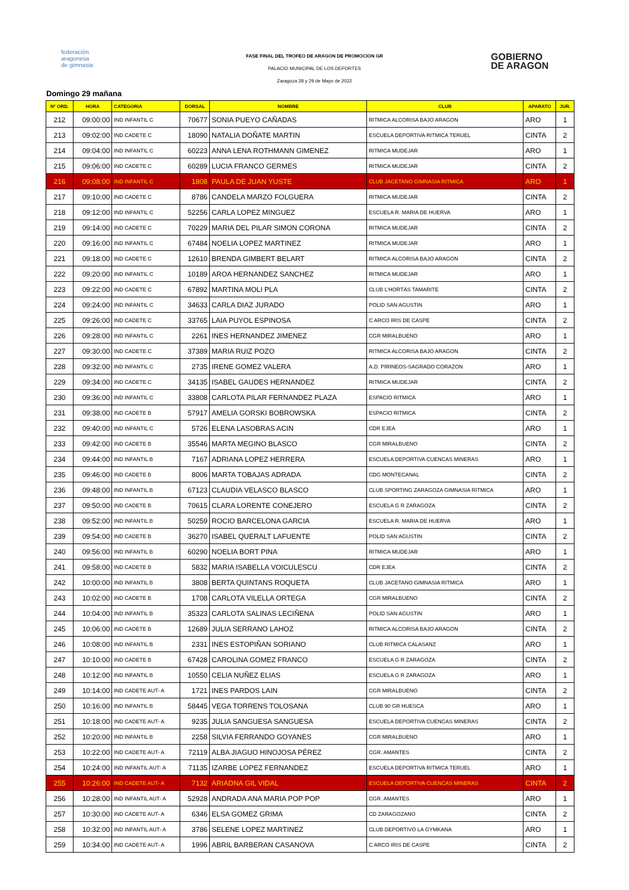federación
aragonesa
de gimnasia
FASE FINAL DEL TROFEO DE ARAGON DE PROMOCION GR
PALACIO MUNICIPAL DE LOS DEPORTES
Zaragoza 28 y 29 de Mayo de 2022
GOBIERNO
DE ARAGON
Domingo 29 mañana
| Nº ORD. | HORA | CATEGORIA | DORSAL | NOMBRE | CLUB | APARATO | JUR. |
| --- | --- | --- | --- | --- | --- | --- | --- |
| 212 | 09:00:00 | IND INFANTIL C | 70677 | SONIA PUEYO CAÑADAS | RITMICA ALCORISA BAJO ARAGON | ARO | 1 |
| 213 | 09:02:00 | IND CADETE C | 18090 | NATALIA DOÑATE MARTIN | ESCUELA DEPORTIVA RITMICA TERUEL | CINTA | 2 |
| 214 | 09:04:00 | IND INFANTIL C | 60223 | ANNA LENA ROTHMANN GIMENEZ | RITMICA MUDEJAR | ARO | 1 |
| 215 | 09:06:00 | IND CADETE C | 60289 | LUCIA FRANCO GERMES | RITMICA MUDEJAR | CINTA | 2 |
| 216 | 09:08:00 | IND INFANTIL C | 1808 | PAULA DE JUAN YUSTE | CLUB JACETANO GIMNASIA RITMICA | ARO | 1 |
| 217 | 09:10:00 | IND CADETE C | 8786 | CANDELA MARZO FOLGUERA | RITMICA MUDEJAR | CINTA | 2 |
| 218 | 09:12:00 | IND INFANTIL C | 52256 | CARLA LOPEZ MINGUEZ | ESCUELA R. MARIA DE HUERVA | ARO | 1 |
| 219 | 09:14:00 | IND CADETE C | 70229 | MARIA DEL PILAR SIMON CORONA | RITMICA MUDEJAR | CINTA | 2 |
| 220 | 09:16:00 | IND INFANTIL C | 67484 | NOELIA LOPEZ MARTINEZ | RITMICA MUDEJAR | ARO | 1 |
| 221 | 09:18:00 | IND CADETE C | 12610 | BRENDA GIMBERT BELART | RITMICA ALCORISA BAJO ARAGON | CINTA | 2 |
| 222 | 09:20:00 | IND INFANTIL C | 10189 | AROA HERNANDEZ SANCHEZ | RITMICA MUDEJAR | ARO | 1 |
| 223 | 09:22:00 | IND CADETE C | 67892 | MARTINA MOLI PLA | CLUB L'HORTÁS TAMARITE | CINTA | 2 |
| 224 | 09:24:00 | IND INFANTIL C | 34633 | CARLA DIAZ JURADO | POLID SAN AGUSTIN | ARO | 1 |
| 225 | 09:26:00 | IND CADETE C | 33765 | LAIA PUYOL ESPINOSA | C ARCO IRIS DE CASPE | CINTA | 2 |
| 226 | 09:28:00 | IND INFANTIL C | 2261 | INES HERNANDEZ JIMENEZ | CGR MIRALBUENO | ARO | 1 |
| 227 | 09:30:00 | IND CADETE C | 37389 | MARIA RUIZ POZO | RITMICA ALCORISA BAJO ARAGON | CINTA | 2 |
| 228 | 09:32:00 | IND INFANTIL C | 2735 | IRENE GOMEZ VALERA | A.D. PIRINEOS-SAGRADO CORAZON | ARO | 1 |
| 229 | 09:34:00 | IND CADETE C | 34135 | ISABEL GAUDES HERNANDEZ | RITMICA MUDEJAR | CINTA | 2 |
| 230 | 09:36:00 | IND INFANTIL C | 33808 | CARLOTA PILAR FERNANDEZ PLAZA | ESPACIO RITMICA | ARO | 1 |
| 231 | 09:38:00 | IND CADETE B | 57917 | AMELIA GORSKI BOBROWSKA | ESPACIO RITMICA | CINTA | 2 |
| 232 | 09:40:00 | IND INFANTIL C | 5726 | ELENA LASOBRAS ACIN | CDR EJEA | ARO | 1 |
| 233 | 09:42:00 | IND CADETE B | 35546 | MARTA MEGINO BLASCO | CGR MIRALBUENO | CINTA | 2 |
| 234 | 09:44:00 | IND INFANTIL B | 7167 | ADRIANA LOPEZ HERRERA | ESCUELA DEPORTIVA CUENCAS MINERAS | ARO | 1 |
| 235 | 09:46:00 | IND CADETE B | 8006 | MARTA TOBAJAS ADRADA | CDG MONTECANAL | CINTA | 2 |
| 236 | 09:48:00 | IND INFANTIL B | 67123 | CLAUDIA VELASCO BLASCO | CLUB SPORTING ZARAGOZA GIMNASIA RITMICA | ARO | 1 |
| 237 | 09:50:00 | IND CADETE B | 70615 | CLARA LORENTE CONEJERO | ESCUELA G R ZARAGOZA | CINTA | 2 |
| 238 | 09:52:00 | IND INFANTIL B | 50259 | ROCIO BARCELONA GARCIA | ESCUELA R. MARIA DE HUERVA | ARO | 1 |
| 239 | 09:54:00 | IND CADETE B | 36270 | ISABEL QUERALT LAFUENTE | POLID SAN AGUSTIN | CINTA | 2 |
| 240 | 09:56:00 | IND INFANTIL B | 60290 | NOELIA BORT PINA | RITMICA MUDEJAR | ARO | 1 |
| 241 | 09:58:00 | IND CADETE B | 5832 | MARIA ISABELLA VOICULESCU | CDR EJEA | CINTA | 2 |
| 242 | 10:00:00 | IND INFANTIL B | 3808 | BERTA QUINTANS ROQUETA | CLUB JACETANO GIMNASIA RITMICA | ARO | 1 |
| 243 | 10:02:00 | IND CADETE B | 1708 | CARLOTA VILELLA ORTEGA | CGR MIRALBUENO | CINTA | 2 |
| 244 | 10:04:00 | IND INFANTIL B | 35323 | CARLOTA SALINAS LECIÑENA | POLID SAN AGUSTIN | ARO | 1 |
| 245 | 10:06:00 | IND CADETE B | 12689 | JULIA SERRANO LAHOZ | RITMICA ALCORISA BAJO ARAGON | CINTA | 2 |
| 246 | 10:08:00 | IND INFANTIL B | 2331 | INES ESTOPIÑAN SORIANO | CLUB RITMICA CALASANZ | ARO | 1 |
| 247 | 10:10:00 | IND CADETE B | 67428 | CAROLINA GOMEZ FRANCO | ESCUELA G R ZARAGOZA | CINTA | 2 |
| 248 | 10:12:00 | IND INFANTIL B | 10550 | CELIA NUÑEZ ELIAS | ESCUELA G R ZARAGOZA | ARO | 1 |
| 249 | 10:14:00 | IND CADETE AUT- A | 1721 | INES PARDOS LAIN | CGR MIRALBUENO | CINTA | 2 |
| 250 | 10:16:00 | IND INFANTIL B | 58445 | VEGA TORRENS TOLOSANA | CLUB 90 GR HUESCA | ARO | 1 |
| 251 | 10:18:00 | IND CADETE AUT- A | 9235 | JULIA SANGUESA SANGUESA | ESCUELA DEPORTIVA CUENCAS MINERAS | CINTA | 2 |
| 252 | 10:20:00 | IND INFANTIL B | 2258 | SILVIA FERRANDO GOYANES | CGR MIRALBUENO | ARO | 1 |
| 253 | 10:22:00 | IND CADETE AUT- A | 72119 | ALBA JIAGUO HINOJOSA PÉREZ | CGR. AMANTES | CINTA | 2 |
| 254 | 10:24:00 | IND INFANTIL AUT- A | 71135 | IZARBE LOPEZ FERNANDEZ | ESCUELA DEPORTIVA RITMICA TERUEL | ARO | 1 |
| 255 | 10:26:00 | IND CADETE AUT- A | 7132 | ARIADNA GIL VIDAL | ESCUELA DEPORTIVA CUENCAS MINERAS | CINTA | 2 |
| 256 | 10:28:00 | IND INFANTIL AUT- A | 52928 | ANDRADA ANA MARIA POP POP | CGR. AMANTES | ARO | 1 |
| 257 | 10:30:00 | IND CADETE AUT- A | 6346 | ELSA GOMEZ GRIMA | CD ZARAGOZANO | CINTA | 2 |
| 258 | 10:32:00 | IND INFANTIL AUT- A | 3786 | SELENE LOPEZ MARTINEZ | CLUB DEPORTIVO LA GYMKANA | ARO | 1 |
| 259 | 10:34:00 | IND CADETE AUT- A | 1996 | ABRIL BARBERAN CASANOVA | C ARCO IRIS DE CASPE | CINTA | 2 |